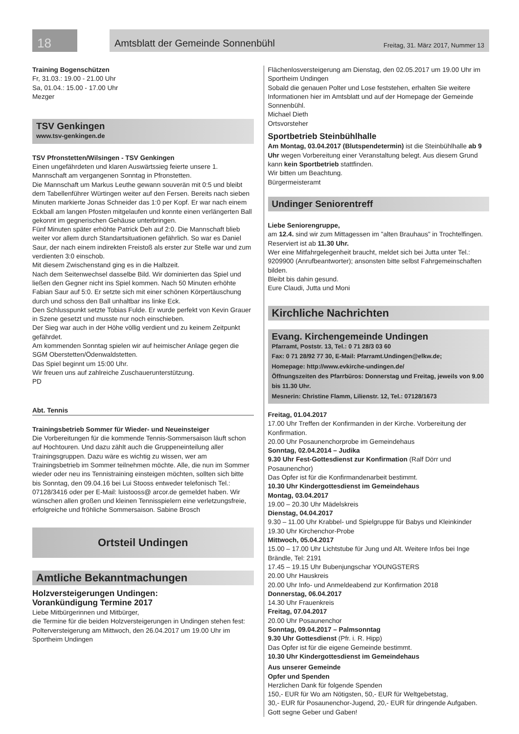18
Amtsblatt der Gemeinde Sonnenbühl Freitag, 31. März 2017, Nummer 13
Training Bogenschützen
Fr, 31.03.: 19.00 - 21.00 Uhr
Sa, 01.04.: 15.00 - 17.00 Uhr
Mezger
TSV Genkingen
www.tsv-genkingen.de
TSV Pfronstetten/Wilsingen - TSV Genkingen
Einen ungefährdeten und klaren Auswärtssieg feierte unsere 1. Mannschaft am vergangenen Sonntag in Pfronstetten.
Die Mannschaft um Markus Leuthe gewann souverän mit 0:5 und bleibt dem Tabellenführer Würtingen weiter auf den Fersen. Bereits nach sieben Minuten markierte Jonas Schneider das 1:0 per Kopf. Er war nach einem Eckball am langen Pfosten mitgelaufen und konnte einen verlängerten Ball gekonnt im gegnerischen Gehäuse unterbringen.
Fünf Minuten später erhöhte Patrick Deh auf 2:0. Die Mannschaft blieb weiter vor allem durch Standartsituationen gefährlich. So war es Daniel Saur, der nach einem indirekten Freistoß als erster zur Stelle war und zum verdienten 3:0 einschob.
Mit diesem Zwischenstand ging es in die Halbzeit.
Nach dem Seitenwechsel dasselbe Bild. Wir dominierten das Spiel und ließen den Gegner nicht ins Spiel kommen. Nach 50 Minuten erhöhte Fabian Saur auf 5:0. Er setzte sich mit einer schönen Körpertäuschung durch und schoss den Ball unhaltbar ins linke Eck.
Den Schlusspunkt setzte Tobias Fulde. Er wurde perfekt von Kevin Grauer in Szene gesetzt und musste nur noch einschieben.
Der Sieg war auch in der Höhe völlig verdient und zu keinem Zeitpunkt gefährdet.
Am kommenden Sonntag spielen wir auf heimischer Anlage gegen die SGM Oberstetten/Ödenwaldstetten.
Das Spiel beginnt um 15:00 Uhr.
Wir freuen uns auf zahlreiche Zuschauerunterstützung.
PD
Abt. Tennis
Trainingsbetrieb Sommer für Wieder- und Neueinsteiger
Die Vorbereitungen für die kommende Tennis-Sommersaison läuft schon auf Hochtouren. Und dazu zählt auch die Gruppeneinteilung aller Trainingsgruppen. Dazu wäre es wichtig zu wissen, wer am Trainingsbetrieb im Sommer teilnehmen möchte. Alle, die nun im Sommer wieder oder neu ins Tennistraining einsteigen möchten, sollten sich bitte bis Sonntag, den 09.04.16 bei Lui Stooss entweder telefonisch Tel.: 07128/3416 oder per E-Mail: luistooss@ arcor.de gemeldet haben. Wir wünschen allen großen und kleinen Tennisspielern eine verletzungsfreie, erfolgreiche und fröhliche Sommersaison. Sabine Brosch
Ortsteil Undingen
Amtliche Bekanntmachungen
Holzversteigerungen Undingen:
Vorankündigung Termine 2017
Liebe Mitbürgerinnen und Mitbürger,
die Termine für die beiden Holzversteigerungen in Undingen stehen fest:
Polterversteigerung am Mittwoch, den 26.04.2017 um 19.00 Uhr im Sportheim Undingen
Flächenlosversteigerung am Dienstag, den 02.05.2017 um 19.00 Uhr im Sportheim Undingen
Sobald die genauen Polter und Lose feststehen, erhalten Sie weitere Informationen hier im Amtsblatt und auf der Homepage der Gemeinde Sonnenbühl.
Michael Dieth
Ortsvorsteher
Sportbetrieb Steinbühlhalle
Am Montag, 03.04.2017 (Blutspendetermin) ist die Steinbühlhalle ab 9 Uhr wegen Vorbereitung einer Veranstaltung belegt. Aus diesem Grund kann kein Sportbetrieb stattfinden.
Wir bitten um Beachtung.
Bürgermeisteramt
Undinger Seniorentreff
Liebe Seniorengruppe,
am 12.4. sind wir zum Mittagessen im "alten Brauhaus" in Trochtelfingen. Reserviert ist ab 11.30 Uhr.
Wer eine Mitfahrgelegenheit braucht, meldet sich bei Jutta unter Tel.: 9209900 (Anrufbeantworter); ansonsten bitte selbst Fahrgemeinschaften bilden.
Bleibt bis dahin gesund.
Eure Claudi, Jutta und Moni
Kirchliche Nachrichten
Evang. Kirchengemeinde Undingen
Pfarramt, Poststr. 13, Tel.: 0 71 28/3 03 60
Fax: 0 71 28/92 77 30, E-Mail: Pfarramt.Undingen@elkw.de;
Homepage: http://www.evkirche-undingen.de/
Öffnungszeiten des Pfarrbüros: Donnerstag und Freitag, jeweils von 9.00 bis 11.30 Uhr.
Mesnerin: Christine Flamm, Lilienstr. 12, Tel.: 07128/1673
Freitag, 01.04.2017
17.00 Uhr Treffen der Konfirmanden in der Kirche. Vorbereitung der Konfirmation.
20.00 Uhr Posaunenchorprobe im Gemeindehaus
Sonntag, 02.04.2014 – Judika
9.30 Uhr Fest-Gottesdienst zur Konfirmation (Ralf Dörr und Posaunenchor)
Das Opfer ist für die Konfirmandenarbeit bestimmt.
10.30 Uhr Kindergottesdienst im Gemeindehaus
Montag, 03.04.2017
19.00 – 20.30 Uhr Mädelskreis
Dienstag, 04.04.2017
9.30 – 11.00 Uhr Krabbel- und Spielgruppe für Babys und Kleinkinder
19.30 Uhr Kirchenchor-Probe
Mittwoch, 05.04.2017
15.00 – 17.00 Uhr Lichtstube für Jung und Alt. Weitere Infos bei Inge Brändle, Tel: 2191
17.45 – 19.15 Uhr Bubenjungschar YOUNGSTERS
20.00 Uhr Hauskreis
20.00 Uhr Info- und Anmeldeabend zur Konfirmation 2018
Donnerstag, 06.04.2017
14.30 Uhr Frauenkreis
Freitag, 07.04.2017
20.00 Uhr Posaunenchor
Sonntag, 09.04.2017 – Palmsonntag
9.30 Uhr Gottesdienst (Pfr. i. R. Hipp)
Das Opfer ist für die eigene Gemeinde bestimmt.
10.30 Uhr Kindergottesdienst im Gemeindehaus
Aus unserer Gemeinde
Opfer und Spenden
Herzlichen Dank für folgende Spenden
150,- EUR für Wo am Nötigsten, 50,- EUR für Weltgebetstag,
30,- EUR für Posaunenchor-Jugend, 20,- EUR für dringende Aufgaben. Gott segne Geber und Gaben!